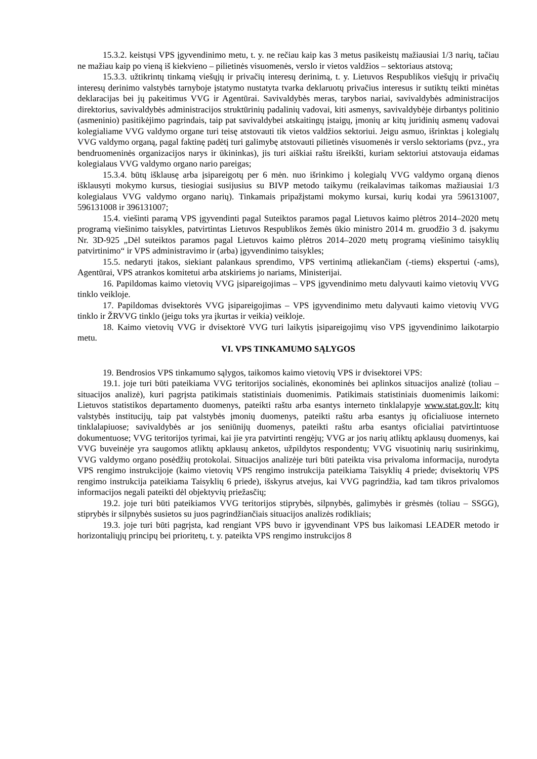15.3.2. keistųsi VPS įgyvendinimo metu, t. y. ne rečiau kaip kas 3 metus pasikeistų mažiausiai 1/3 narių, tačiau ne mažiau kaip po vieną iš kiekvieno – pilietinės visuomenės, verslo ir vietos valdžios – sektoriaus atstovą;
15.3.3. užtikrintų tinkamą viešųjų ir privačių interesų derinimą, t. y. Lietuvos Respublikos viešųjų ir privačių interesų derinimo valstybės tarnyboje įstatymo nustatyta tvarka deklaruotų privačius interesus ir sutiktų teikti minėtas deklaracijas bei jų pakeitimus VVG ir Agentūrai. Savivaldybės meras, tarybos nariai, savivaldybės administracijos direktorius, savivaldybės administracijos struktūrinių padalinių vadovai, kiti asmenys, savivaldybėje dirbantys politinio (asmeninio) pasitikėjimo pagrindais, taip pat savivaldybei atskaitingų įstaigų, įmonių ar kitų juridinių asmenų vadovai kolegialiame VVG valdymo organe turi teisę atstovauti tik vietos valdžios sektoriui. Jeigu asmuo, išrinktas į kolegialų VVG valdymo organą, pagal faktinę padėtį turi galimybę atstovauti pilietinės visuomenės ir verslo sektoriams (pvz., yra bendruomeninės organizacijos narys ir ūkininkas), jis turi aiškiai raštu išreikšti, kuriam sektoriui atstovauja eidamas kolegialaus VVG valdymo organo nario pareigas;
15.3.4. būtų išklausę arba įsipareigotų per 6 mėn. nuo išrinkimo į kolegialų VVG valdymo organą dienos išklausyti mokymo kursus, tiesiogiai susijusius su BIVP metodo taikymu (reikalavimas taikomas mažiausiai 1/3 kolegialaus VVG valdymo organo narių). Tinkamais pripažįstami mokymo kursai, kurių kodai yra 596131007, 596131008 ir 396131007;
15.4. viešinti paramą VPS įgyvendinti pagal Suteiktos paramos pagal Lietuvos kaimo plėtros 2014–2020 metų programą viešinimo taisykles, patvirtintas Lietuvos Respublikos žemės ūkio ministro 2014 m. gruodžio 3 d. įsakymu Nr. 3D-925 „Dėl suteiktos paramos pagal Lietuvos kaimo plėtros 2014–2020 metų programą viešinimo taisyklių patvirtinimo“ ir VPS administravimo ir (arba) įgyvendinimo taisykles;
15.5. nedaryti įtakos, siekiant palankaus sprendimo, VPS vertinimą atliekančiam (-tiems) ekspertui (-ams), Agentūrai, VPS atrankos komitetui arba atskiriems jo nariams, Ministerijai.
16. Papildomas kaimo vietovių VVG įsipareigojimas – VPS įgyvendinimo metu dalyvauti kaimo vietovių VVG tinklo veikloje.
17. Papildomas dvisektorės VVG įsipareigojimas – VPS įgyvendinimo metu dalyvauti kaimo vietovių VVG tinklo ir ŽRVVG tinklo (jeigu toks yra įkurtas ir veikia) veikloje.
18. Kaimo vietovių VVG ir dvisektorė VVG turi laikytis įsipareigojimų viso VPS įgyvendinimo laikotarpio metu.
VI. VPS TINKAMUMO SĄLYGOS
19. Bendrosios VPS tinkamumo sąlygos, taikomos kaimo vietovių VPS ir dvisektorei VPS:
19.1. joje turi būti pateikiama VVG teritorijos socialinės, ekonominės bei aplinkos situacijos analizė (toliau – situacijos analizė), kuri pagrįsta patikimais statistiniais duomenimis. Patikimais statistiniais duomenimis laikomi: Lietuvos statistikos departamento duomenys, pateikti raštu arba esantys interneto tinklalapyje www.stat.gov.lt; kitų valstybės institucijų, taip pat valstybės įmonių duomenys, pateikti raštu arba esantys jų oficialiuose interneto tinklalapiuose; savivaldybės ar jos seniūnijų duomenys, pateikti raštu arba esantys oficialiai patvirtintuose dokumentuose; VVG teritorijos tyrimai, kai jie yra patvirtinti rengėjų; VVG ar jos narių atliktų apklausų duomenys, kai VVG buveinėje yra saugomos atliktų apklausų anketos, užpildytos respondentų; VVG visuotinių narių susirinkimų, VVG valdymo organo posėdžių protokolai. Situacijos analizėje turi būti pateikta visa privaloma informacija, nurodyta VPS rengimo instrukcijoje (kaimo vietovių VPS rengimo instrukcija pateikiama Taisyklių 4 priede; dvisektorių VPS rengimo instrukcija pateikiama Taisyklių 6 priede), išskyrus atvejus, kai VVG pagrindžia, kad tam tikros privalomos informacijos negali pateikti dėl objektyvių priežasčių;
19.2. joje turi būti pateikiamos VVG teritorijos stiprybės, silpnybės, galimybės ir grėsmės (toliau – SSGG), stiprybės ir silpnybės susietos su juos pagrindžiančiais situacijos analizės rodikliais;
19.3. joje turi būti pagrįsta, kad rengiant VPS buvo ir įgyvendinant VPS bus laikomasi LEADER metodo ir horizontaliųjų principų bei prioritetų, t. y. pateikta VPS rengimo instrukcijos 8